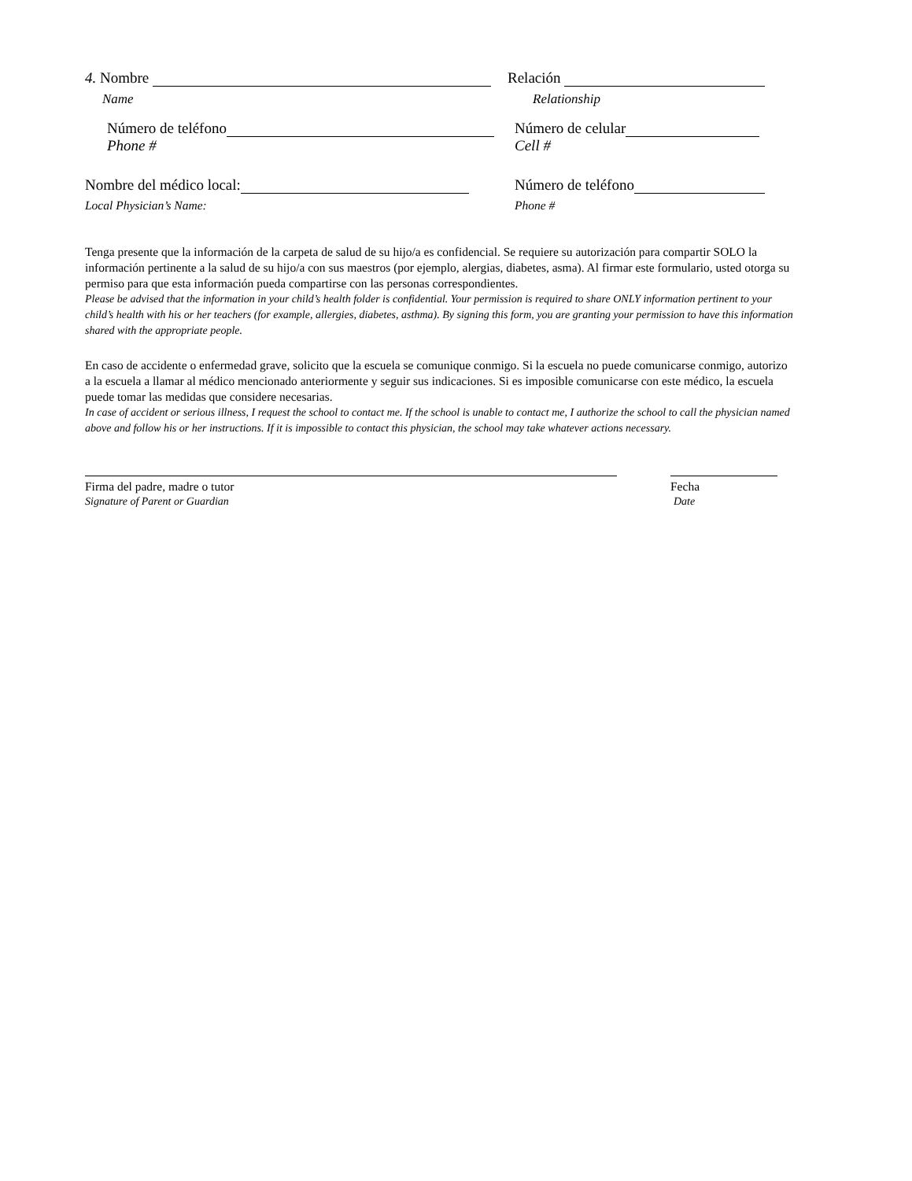4. Nombre Relación
Name Relationship
Número de teléfono Número de celular
Phone # Cell #
Nombre del médico local: Número de teléfono
Local Physician’s Name: Phone #
Tenga presente que la información de la carpeta de salud de su hijo/a es confidencial. Se requiere su autorización para compartir SOLO la información pertinente a la salud de su hijo/a con sus maestros (por ejemplo, alergias, diabetes, asma). Al firmar este formulario, usted otorga su permiso para que esta información pueda compartirse con las personas correspondientes.
Please be advised that the information in your child’s health folder is confidential. Your permission is required to share ONLY information pertinent to your child’s health with his or her teachers (for example, allergies, diabetes, asthma). By signing this form, you are granting your permission to have this information shared with the appropriate people.
En caso de accidente o enfermedad grave, solicito que la escuela se comunique conmigo. Si la escuela no puede comunicarse conmigo, autorizo a la escuela a llamar al médico mencionado anteriormente y seguir sus indicaciones. Si es imposible comunicarse con este médico, la escuela puede tomar las medidas que considere necesarias.
In case of accident or serious illness, I request the school to contact me. If the school is unable to contact me, I authorize the school to call the physician named above and follow his or her instructions. If it is impossible to contact this physician, the school may take whatever actions necessary.
Firma del padre, madre o tutor Fecha
Signature of Parent or Guardian Date